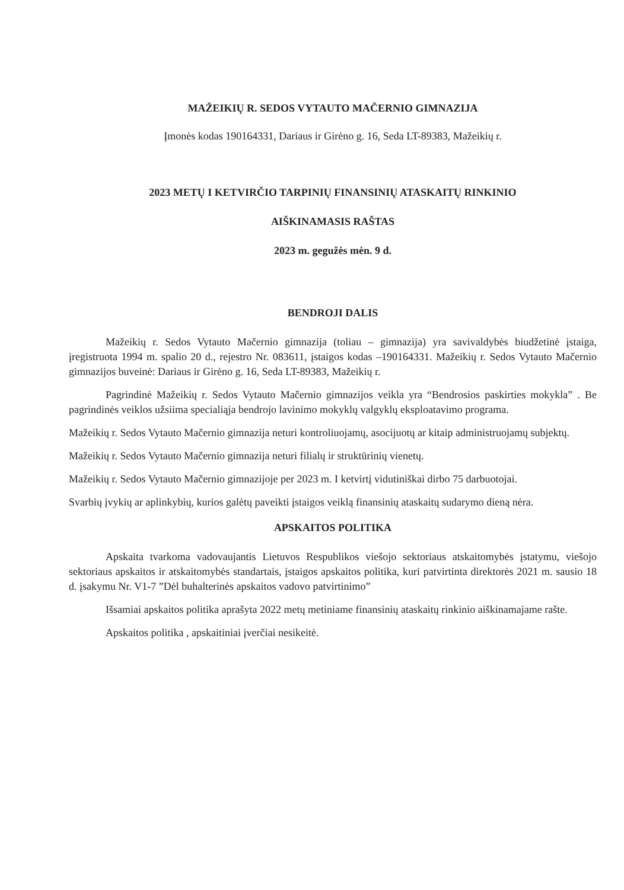MAŽEIKIŲ R. SEDOS VYTAUTO MAČERNIO GIMNAZIJA
Įmonės kodas 190164331, Dariaus ir Girėno g. 16, Seda LT-89383, Mažeikių r.
2023 METŲ I KETVIRČIO TARPINIŲ FINANSINIŲ ATASKAITŲ RINKINIO
AIŠKINAMASIS RAŠTAS
2023 m. gegužės mėn. 9 d.
BENDROJI DALIS
Mažeikių r. Sedos Vytauto Mačernio gimnazija (toliau – gimnazija) yra savivaldybės biudžetinė įstaiga, įregistruota 1994 m. spalio 20 d., rejestro Nr. 083611, įstaigos kodas –190164331. Mažeikių r. Sedos Vytauto Mačernio gimnazijos buveinė: Dariaus ir Girėno g. 16, Seda LT-89383, Mažeikių r.
Pagrindinė Mažeikių r. Sedos Vytauto Mačernio gimnazijos veikla yra “Bendrosios paskirties mokykla” . Be pagrindinės veiklos užsiima specialiąja bendrojo lavinimo mokyklų valgyklų eksploatavimo programa.
Mažeikių r. Sedos Vytauto Mačernio gimnazija neturi kontroliuojamų, asocijuotų ar kitaip administruojamų subjektų.
Mažeikių r. Sedos Vytauto Mačernio gimnazija neturi filialų ir struktūrinių vienetų.
Mažeikių r. Sedos Vytauto Mačernio gimnazijoje per 2023 m. I ketvirtį vidutiniškai dirbo 75 darbuotojai.
Svarbių įvykių ar aplinkybių, kurios galėtų paveikti įstaigos veiklą finansinių ataskaitų sudarymo dieną nėra.
APSKAITOS POLITIKA
Apskaita tvarkoma vadovaujantis Lietuvos Respublikos viešojo sektoriaus atskaitomybės įstatymu, viešojo sektoriaus apskaitos ir atskaitomybės standartais, įstaigos apskaitos politika, kuri patvirtinta direktorės 2021 m. sausio 18 d. įsakymu Nr. V1-7 ”Dėl buhalterinės apskaitos vadovo patvirtinimo”
Išsamiai apskaitos politika aprašyta 2022 metų metiniame finansinių ataskaitų rinkinio aiškinamajame rašte.
Apskaitos politika , apskaitiniai įverčiai nesikeitė.